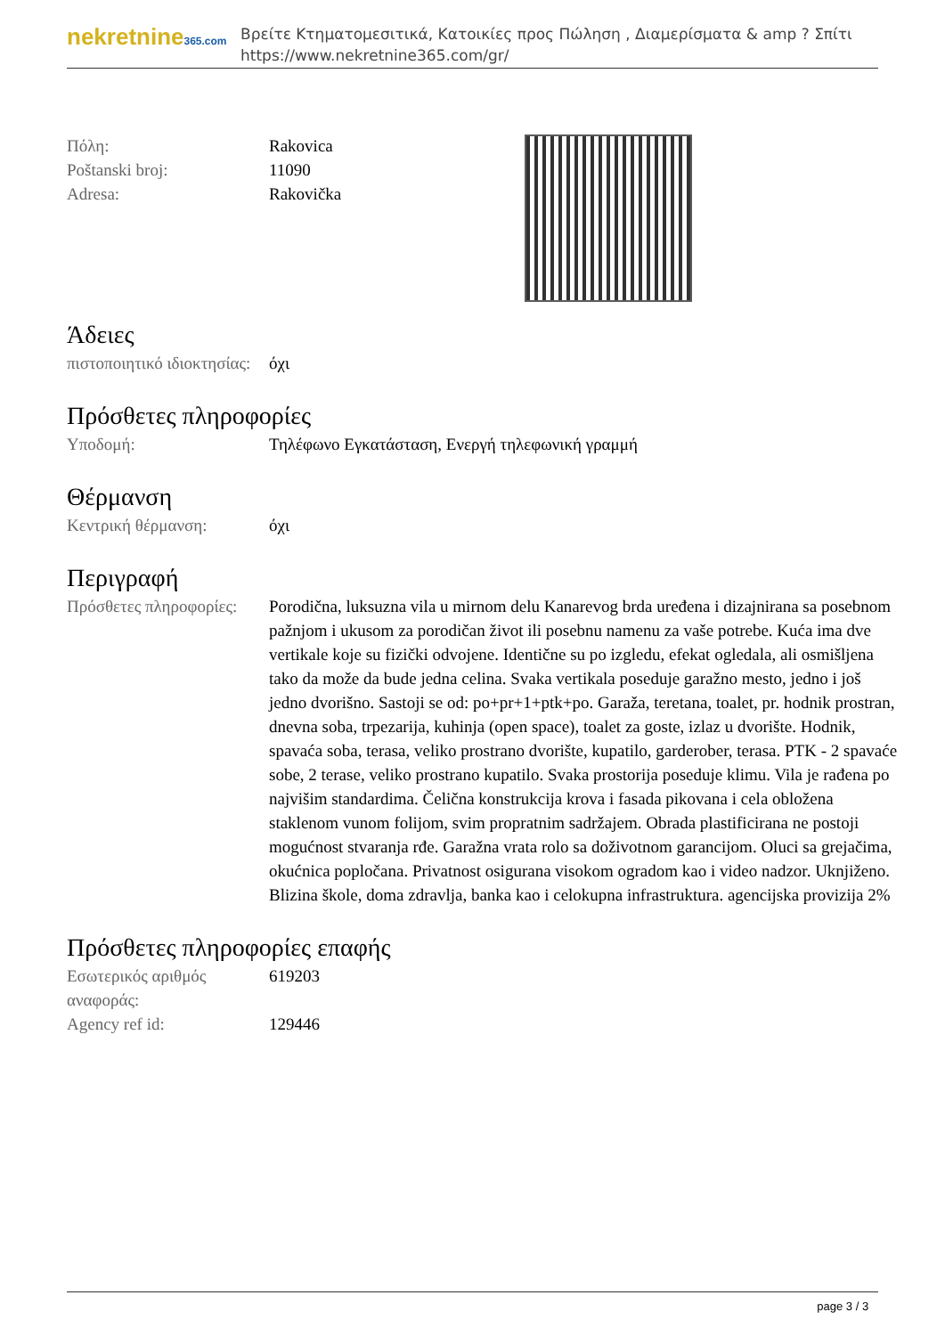nekretnine365.com
Βρείτε Κτηματομεσιτικά, Κατοικίες προς Πώληση , Διαμερίσματα & amp ? Σπίτι
https://www.nekretnine365.com/gr/
| Πόλη: | Rakovica |
| Poštanski broj: | 11090 |
| Adresa: | Rakovička |
Άδειες
| πιστοποιητικό ιδιοκτησίας: | όχι |
Πρόσθετες πληροφορίες
| Υποδομή: | Τηλέφωνο Εγκατάσταση, Ενεργή τηλεφωνική γραμμή |
Θέρμανση
| Κεντρική θέρμανση: | όχι |
Περιγραφή
| Πρόσθετες πληροφορίες: | Porodična, luksuzna vila u mirnom delu Kanarevog brda uređena i dizajnirana sa posebnom pažnjom i ukusom za porodičan život ili posebnu namenu za vaše potrebe. Kuća ima dve vertikale koje su fizički odvojene. Identične su po izgledu, efekat ogledala, ali osmišljena tako da može da bude jedna celina. Svaka vertikala poseduje garažno mesto, jedno i još jedno dvorišno. Sastoji se od: po+pr+1+ptk+po. Garaža, teretana, toalet, pr. hodnik prostran, dnevna soba, trpezarija, kuhinja (open space), toalet za goste, izlaz u dvorište. Hodnik, spavaća soba, terasa, veliko prostrano dvorište, kupatilo, garderober, terasa. PTK - 2 spavaće sobe, 2 terase, veliko prostrano kupatilo. Svaka prostorija poseduje klimu. Vila je rađena po najvišim standardima. Čelična konstrukcija krova i fasada pikovana i cela obložena staklenom vunom folijom, svim propratnim sadržajem. Obrada plastificirana ne postoji mogućnost stvaranja rđe. Garažna vrata rolo sa doživotnom garancijom. Oluci sa grejačima, okućnica popločana. Privatnost osigurana visokom ogradom kao i video nadzor. Uknjiženo. Blizina škole, doma zdravlja, banka kao i celokupna infrastruktura. agencijska provizija 2% |
Πρόσθετες πληροφορίες επαφής
| Εσωτερικός αριθμός αναφοράς: | 619203 |
| Agency ref id: | 129446 |
page 3 / 3